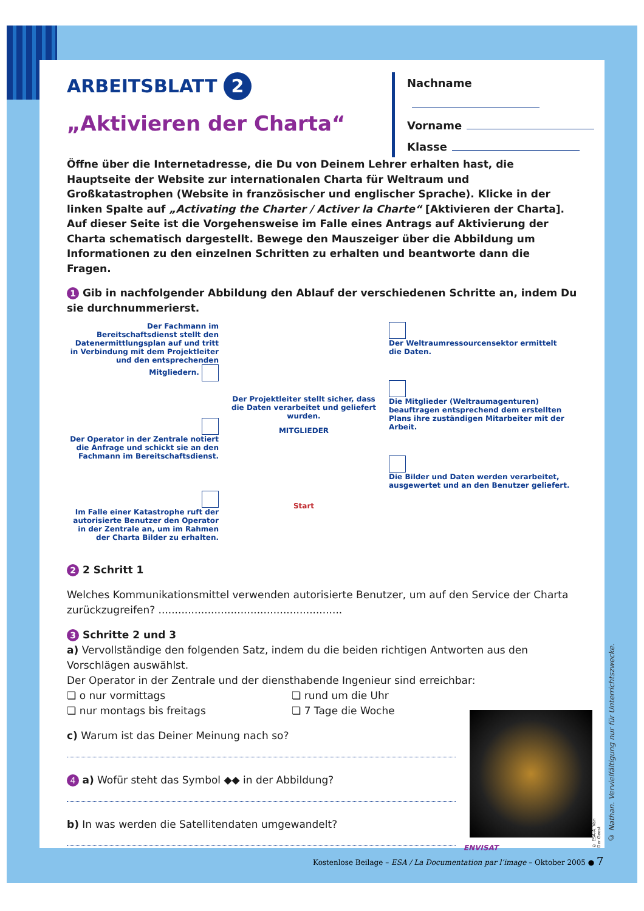ARBEITSBLATT 2
„Aktivieren der Charta“
Nachname
Vorname
Klasse
Öffne über die Internetadresse, die Du von Deinem Lehrer erhalten hast, die Hauptseite der Website zur internationalen Charta für Weltraum und Großkatastrophen (Website in französischer und englischer Sprache). Klicke in der linken Spalte auf „Activating the Charter / Activer la Charte“ [Aktivieren der Charta]. Auf dieser Seite ist die Vorgehensweise im Falle eines Antrags auf Aktivierung der Charta schematisch dargestellt. Bewege den Mauszeiger über die Abbildung um Informationen zu den einzelnen Schritten zu erhalten und beantworte dann die Fragen.
1 Gib in nachfolgender Abbildung den Ablauf der verschiedenen Schritte an, indem Du sie durchnummerierst.
Der Fachmann im Bereitschaftsdienst stellt den Datenermittlungsplan auf und tritt in Verbindung mit dem Projektleiter und den entsprechenden Mitgliedern.
Der Operator in der Zentrale notiert die Anfrage und schickt sie an den Fachmann im Bereitschaftsdienst.
Im Falle einer Katastrophe ruft der autorisierte Benutzer den Operator in der Zentrale an, um im Rahmen der Charta Bilder zu erhalten.
Der Projektleiter stellt sicher, dass die Daten verarbeitet und geliefert wurden.
MITGLIEDER
Start
Der Weltraumressourcensektor ermittelt die Daten.
Die Mitglieder (Weltraumagenturen) beauftragen entsprechend dem erstellten Plans ihre zuständigen Mitarbeiter mit der Arbeit.
Die Bilder und Daten werden verarbeitet, ausgewertet und an den Benutzer geliefert.
2 2 Schritt 1
Welches Kommunikationsmittel verwenden autorisierte Benutzer, um auf den Service der Charta zurückzugreifen? ........................................................
3 Schritte 2 und 3
a) Vervollständige den folgenden Satz, indem du die beiden richtigen Antworten aus den Vorschlägen auswählst.
Der Operator in der Zentrale und der diensthabende Ingenieur sind erreichbar:
❏ o nur vormittags
❏ rund um die Uhr
❏ nur montags bis freitags
❏ 7 Tage die Woche
c) Warum ist das Deiner Meinung nach so?
4 a) Wofür steht das Symbol ◆◆ in der Abbildung?
b) In was werden die Satellitendaten umgewandelt?
ENVISAT
© ESA-A. Van Der Geest
© Nathan. Vervielfältigung nur für Unterrichtszwecke.
Kostenlose Beilage – ESA / La Documentation par l’image – Oktober 2005 ● 7